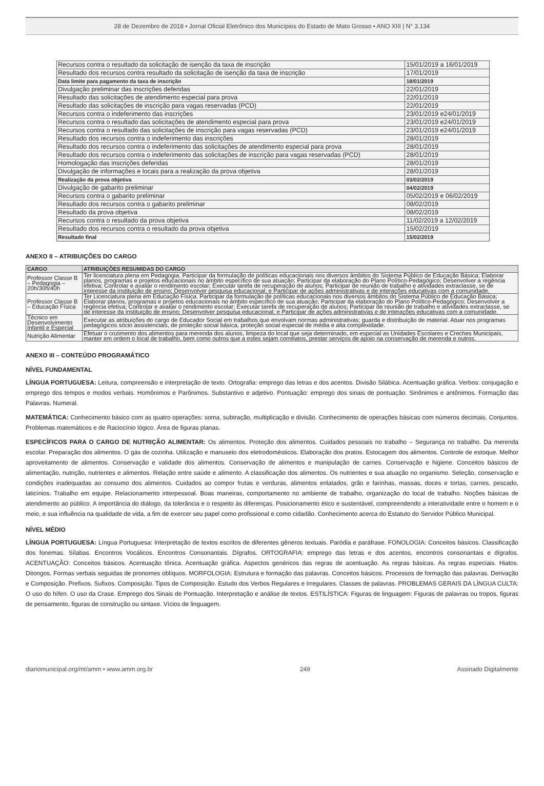28 de Dezembro de 2018 • Jornal Oficial Eletrônico dos Municípios do Estado de Mato Grosso • ANO XIII | N° 3.134
| Recursos contra o resultado da solicitação de isenção da taxa de inscrição | 15/01/2019 a 16/01/2019 |
| Resultado dos recursos contra resultado da solicitação de isenção da taxa de inscrição | 17/01/2019 |
| Data limite para pagamento da taxa de inscrição | 18/01/2019 |
| Divulgação preliminar das inscrições deferidas | 22/01/2019 |
| Resultado das solicitações de atendimento especial para prova | 22/01/2019 |
| Resultado das solicitações de inscrição para vagas reservadas (PCD) | 22/01/2019 |
| Recursos contra o indeferimento das inscrições | 23/01/2019 e24/01/2019 |
| Recursos contra o resultado das solicitações de atendimento especial para prova | 23/01/2019 e24/01/2019 |
| Recursos contra o resultado das solicitações de inscrição para vagas reservadas (PCD) | 23/01/2019 e24/01/2019 |
| Resultado dos recursos contra o indeferimento das inscrições | 28/01/2019 |
| Resultado dos recursos contra o indeferimento das solicitações de atendimento especial para prova | 28/01/2019 |
| Resultado dos recursos contra o indeferimento das solicitações de inscrição para vagas reservadas (PCD) | 28/01/2019 |
| Homologação das inscrições deferidas | 28/01/2019 |
| Divulgação de informações e locais para a realização da prova objetiva | 28/01/2019 |
| Realização da prova objetiva | 03/02/2019 |
| Divulgação de gabarito preliminar | 04/02/2019 |
| Recursos contra o gabarito preliminar | 05/02/2019 e 06/02/2019 |
| Resultado dos recursos contra o gabarito preliminar | 08/02/2019 |
| Resultado da prova objetiva | 08/02/2019 |
| Recursos contra o resultado da prova objetiva | 11/02/2019 a 12/02/2019 |
| Resultado dos recursos contra o resultado da prova objetiva | 15/02/2019 |
| Resultado final | 15/02/2019 |
ANEXO II – ATRIBUIÇÕES DO CARGO
| CARGO | ATRIBUIÇÕES RESUMIDAS DO CARGO |
| --- | --- |
| Professor Classe B – Pedagogia – 20h/30h/40h | Ter licenciatura plena em Pedagogia. Participar da formulação de políticas educacionais nos diversos âmbitos do Sistema Público de Educação Básica; Elaborar planos, programas e projetos educacionais no âmbito específico de sua atuação; Participar da elaboração do Plano Político-Pedagógico; Desenvolver a regência efetiva; Controlar e avaliar o rendimento escolar; Executar tarefa de recuperação de alunos; Participar de reunião de trabalho e atividades extraclasse, se de interesse da instituição de ensino; Desenvolver pesquisa educacional; e Participar de ações administrativas e de interações educativas com a comunidade. |
| Professor Classe B – Educação Física | Ter Licenciatura plena em Educação Física. Participar da formulação de políticas educacionais nos diversos âmbitos do Sistema Público de Educação Básica; Elaborar planos, programas e projetos educacionais no âmbito específico de sua atuação; Participar da elaboração do Plano Político-Pedagógico; Desenvolver a regência efetiva; Controlar e avaliar o rendimento escolar; Executar tarefa de recuperação de alunos; Participar de reunião de trabalho e atividades extraclasse, se de interesse da instituição de ensino; Desenvolver pesquisa educacional; e Participar de ações administrativas e de interações educativas com a comunidade. |
| Técnico em Desenvolvimento Infantil e Especial | Executar as atribuições do cargo de Educador Social em trabalhos que envolvam normas administrativas; guarda e distribuição de material. Atuar nos programas pedagógicos sócio assistenciais, de proteção social básica, proteção social especial de média e alta complexidade. |
| Nutrição Alimentar | Efetuar o cozimento dos alimentos para merenda dos alunos, limpeza do local que seja determinado, em especial as Unidades Escolares e Creches Municipais, manter em ordem o local de trabalho, bem como outros que a estes sejam correlatos, prestar serviços de apoio na conservação de merenda e outros. |
ANEXO III – CONTEÚDO PROGRAMÁTICO
NÍVEL FUNDAMENTAL
LÍNGUA PORTUGUESA: Leitura, compreensão e interpretação de texto. Ortografia: emprego das letras e dos acentos. Divisão Silábica. Acentuação gráfica. Verbos: conjugação e emprego dos tempos e modos verbais. Homônimos e Parônimos. Substantivo e adjetivo. Pontuação: emprego dos sinais de pontuação. Sinônimos e antônimos. Formação das Palavras. Numeral.
MATEMÁTICA: Conhecimento básico com as quatro operações: soma, subtração, multiplicação e divisão. Conhecimento de operações básicas com números decimais. Conjuntos. Problemas matemáticos e de Raciocínio lógico. Área de figuras planas.
ESPECÍFICOS PARA O CARGO DE NUTRIÇÃO ALIMENTAR: Os alimentos. Proteção dos alimentos. Cuidados pessoais no trabalho – Segurança no trabalho. Da merenda escolar. Preparação dos alimentos. O gás de cozinha. Utilização e manuseio dos eletrodomésticos. Elaboração dos pratos. Estocagem dos alimentos. Controle de estoque. Melhor aproveitamento de alimentos. Conservação e validade dos alimentos. Conservação de alimentos e manipulação de carnes. Conservação e higiene. Conceitos básicos de alimentação, nutrição, nutrientes e alimentos. Relação entre saúde e alimento. A classificação dos alimentos. Os nutrientes e sua atuação no organismo. Seleção, conservação e condições inadequadas ao consumo dos alimentos. Cuidados ao compor frutas e verduras, alimentos enlatados, grão e farinhas, massas, doces e tortas, carnes, pescado, laticínios. Trabalho em equipe. Relacionamento interpessoal. Boas maneiras, comportamento no ambiente de trabalho, organização do local de trabalho. Noções básicas de atendimento ao público. A importância do diálogo, da tolerância e o respeito às diferenças. Posicionamento ético e sustentável, compreendendo a interatividade entre o homem e o meio, e sua influência na qualidade de vida, a fim de exercer seu papel como profissional e como cidadão. Conhecimento acerca do Estatuto do Servidor Público Municipal.
NÍVEL MÉDIO
LÍNGUA PORTUGUESA: Língua Portuguesa: Interpretação de textos escritos de diferentes gêneros textuais. Paródia e paráfrase. FONOLOGIA: Conceitos básicos. Classificação dos fonemas. Sílabas. Encontros Vocálicos. Encontros Consonantais. Dígrafos. ORTOGRAFIA: emprego das letras e dos acentos, encontros consonantais e dígrafos. ACENTUAÇÃO: Conceitos básicos. Acentuação tônica. Acentuação gráfica. Aspectos genéricos das regras de acentuação. As regras básicas. As regras especiais. Hiatos. Ditongos. Formas verbais seguidas de pronomes oblíquos. MORFOLOGIA: Estrutura e formação das palavras. Conceitos básicos. Processos de formação das palavras. Derivação e Composição. Prefixos. Sufixos. Composição. Tipos de Composição. Estudo dos Verbos Regulares e Irregulares. Classes de palavras. PROBLEMAS GERAIS DA LÍNGUA CULTA: O uso do hífen. O uso da Crase. Emprego dos Sinais de Pontuação. Interpretação e análise de textos. ESTILÍSTICA: Figuras de linguagem: Figuras de palavras ou tropos, figuras de pensamento, figuras de construção ou sintaxe. Vícios de linguagem.
diariomunicipal.org/mt/amm • www.amm.org.br 249 Assinado Digitalmente